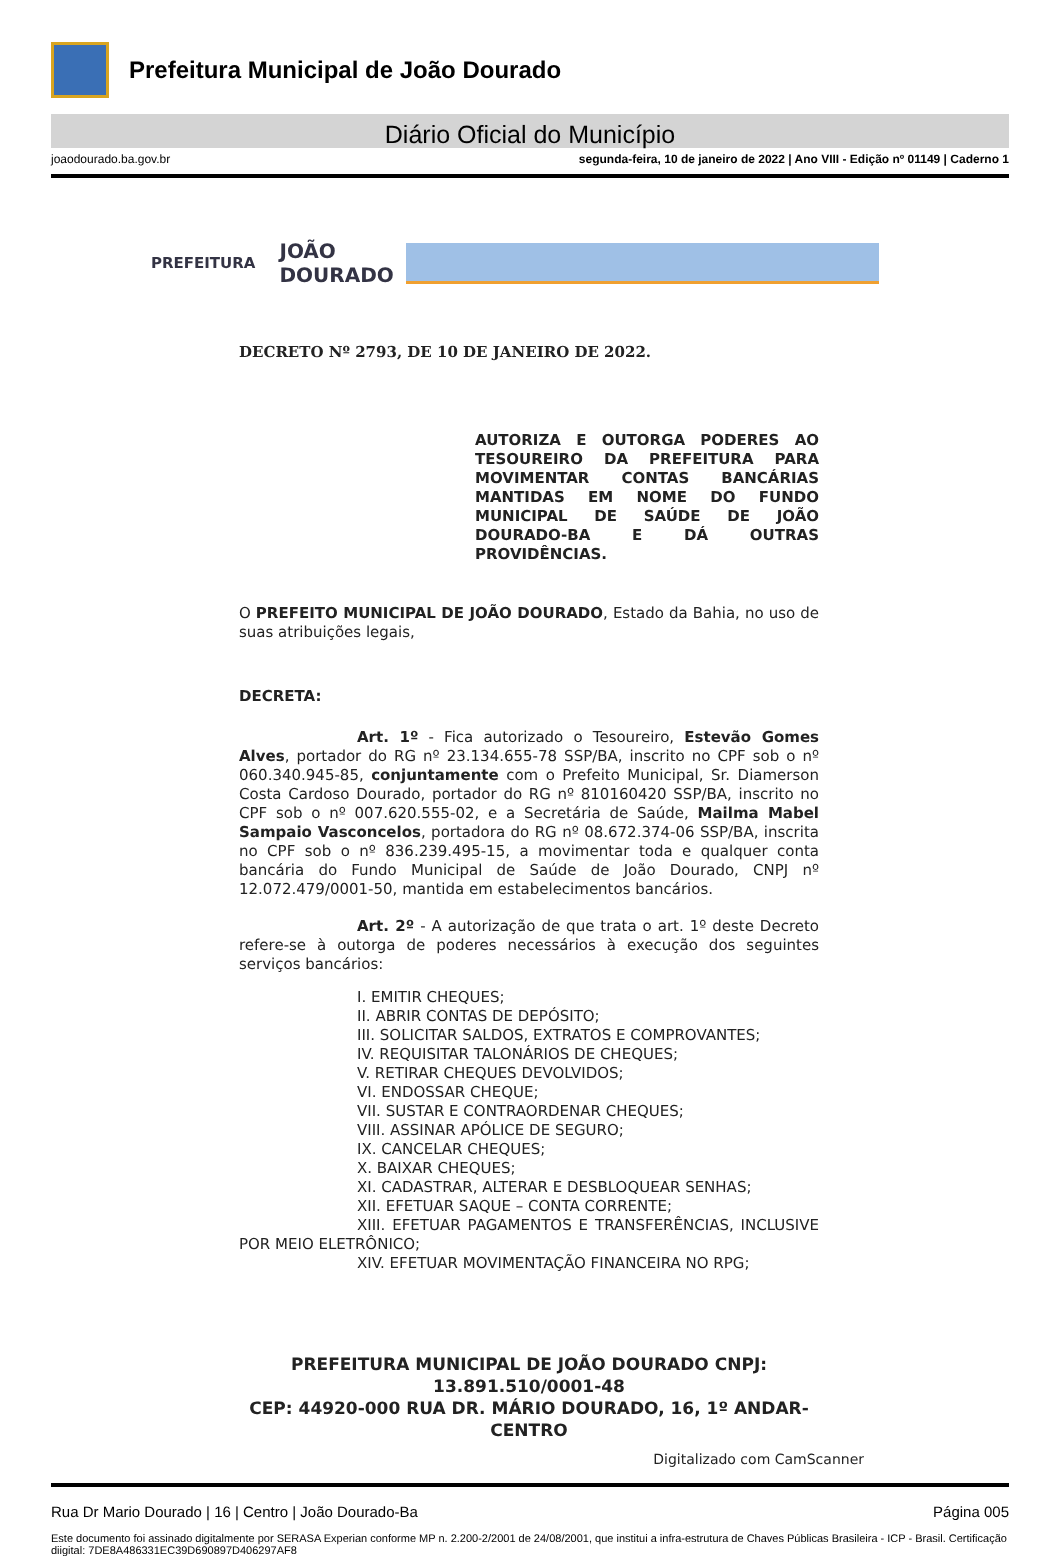Prefeitura Municipal de João Dourado
Diário Oficial do Município
joaodourado.ba.gov.br segunda-feira, 10 de janeiro de 2022 | Ano VIII - Edição nº 01149 | Caderno 1
PREFEITURA JOÃO
DOURADO
DECRETO Nº 2793, DE 10 DE JANEIRO DE 2022.
AUTORIZA E OUTORGA PODERES AO TESOUREIRO DA PREFEITURA PARA MOVIMENTAR CONTAS BANCÁRIAS MANTIDAS EM NOME DO FUNDO MUNICIPAL DE SAÚDE DE JOÃO DOURADO-BA E DÁ OUTRAS PROVIDÊNCIAS.
O PREFEITO MUNICIPAL DE JOÃO DOURADO, Estado da Bahia, no uso de suas atribuições legais,
DECRETA:
Art. 1º - Fica autorizado o Tesoureiro, Estevão Gomes Alves, portador do RG nº 23.134.655-78 SSP/BA, inscrito no CPF sob o nº 060.340.945-85, conjuntamente com o Prefeito Municipal, Sr. Diamerson Costa Cardoso Dourado, portador do RG nº 810160420 SSP/BA, inscrito no CPF sob o nº 007.620.555-02, e a Secretária de Saúde, Mailma Mabel Sampaio Vasconcelos, portadora do RG nº 08.672.374-06 SSP/BA, inscrita no CPF sob o nº 836.239.495-15, a movimentar toda e qualquer conta bancária do Fundo Municipal de Saúde de João Dourado, CNPJ nº 12.072.479/0001-50, mantida em estabelecimentos bancários.
Art. 2º - A autorização de que trata o art. 1º deste Decreto refere-se à outorga de poderes necessários à execução dos seguintes serviços bancários:
I. EMITIR CHEQUES;
II. ABRIR CONTAS DE DEPÓSITO;
III. SOLICITAR SALDOS, EXTRATOS E COMPROVANTES;
IV. REQUISITAR TALONÁRIOS DE CHEQUES;
V. RETIRAR CHEQUES DEVOLVIDOS;
VI. ENDOSSAR CHEQUE;
VII. SUSTAR E CONTRAORDENAR CHEQUES;
VIII. ASSINAR APÓLICE DE SEGURO;
IX. CANCELAR CHEQUES;
X. BAIXAR CHEQUES;
XI. CADASTRAR, ALTERAR E DESBLOQUEAR SENHAS;
XII. EFETUAR SAQUE – CONTA CORRENTE;
XIII. EFETUAR PAGAMENTOS E TRANSFERÊNCIAS, INCLUSIVE POR MEIO ELETRÔNICO;
XIV. EFETUAR MOVIMENTAÇÃO FINANCEIRA NO RPG;
PREFEITURA MUNICIPAL DE JOÃO DOURADO CNPJ: 13.891.510/0001-48
CEP: 44920-000 RUA DR. MÁRIO DOURADO, 16, 1º ANDAR-CENTRO
Digitalizado com CamScanner
Rua Dr Mario Dourado | 16 | Centro | João Dourado-Ba Página 005
Este documento foi assinado digitalmente por SERASA Experian conforme MP n. 2.200-2/2001 de 24/08/2001, que institui a infra-estrutura de Chaves Públicas Brasileira - ICP - Brasil. Certificação diigital: 7DE8A486331EC39D690897D406297AF8